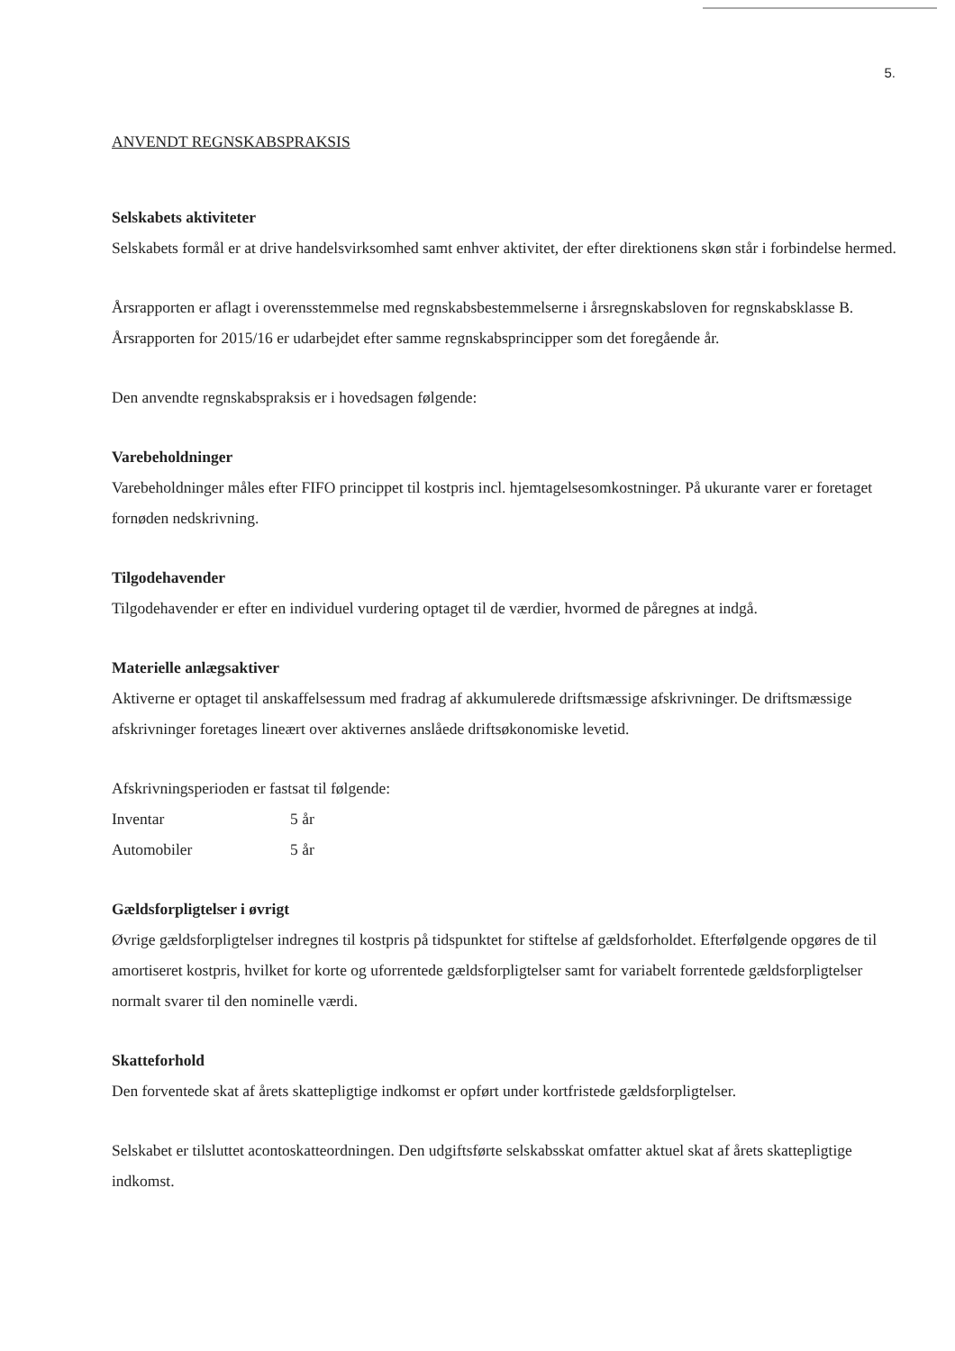5.
ANVENDT REGNSKABSPRAKSIS
Selskabets aktiviteter
Selskabets formål er at drive handelsvirksomhed samt enhver aktivitet, der efter direktionens skøn står i forbindelse hermed.
Årsrapporten er aflagt i overensstemmelse med regnskabsbestemmelserne i årsregnskabsloven for regnskabsklasse B. Årsrapporten for 2015/16 er udarbejdet efter samme regnskabsprincipper som det foregående år.
Den anvendte regnskabspraksis er i hovedsagen følgende:
Varebeholdninger
Varebeholdninger måles efter FIFO princippet til kostpris incl. hjemtagelsesomkostninger. På ukurante varer er foretaget fornøden nedskrivning.
Tilgodehavender
Tilgodehavender er efter en individuel vurdering optaget til de værdier, hvormed de påregnes at indgå.
Materielle anlægsaktiver
Aktiverne er optaget til anskaffelsessum med fradrag af akkumulerede driftsmæssige afskrivninger. De driftsmæssige afskrivninger foretages lineært over aktivernes anslåede driftsøkonomiske levetid.
Afskrivningsperioden er fastsat til følgende:
| Inventar | 5 år |
| Automobiler | 5 år |
Gældsforpligtelser i øvrigt
Øvrige gældsforpligtelser indregnes til kostpris på tidspunktet for stiftelse af gældsforholdet. Efterfølgende opgøres de til amortiseret kostpris, hvilket for korte og uforrentede gældsforpligtelser samt for variabelt forrentede gældsforpligtelser normalt svarer til den nominelle værdi.
Skatteforhold
Den forventede skat af årets skattepligtige indkomst er opført under kortfristede gældsforpligtelser.
Selskabet er tilsluttet acontoskatteordningen. Den udgiftsførte selskabsskat omfatter aktuel skat af årets skattepligtige indkomst.